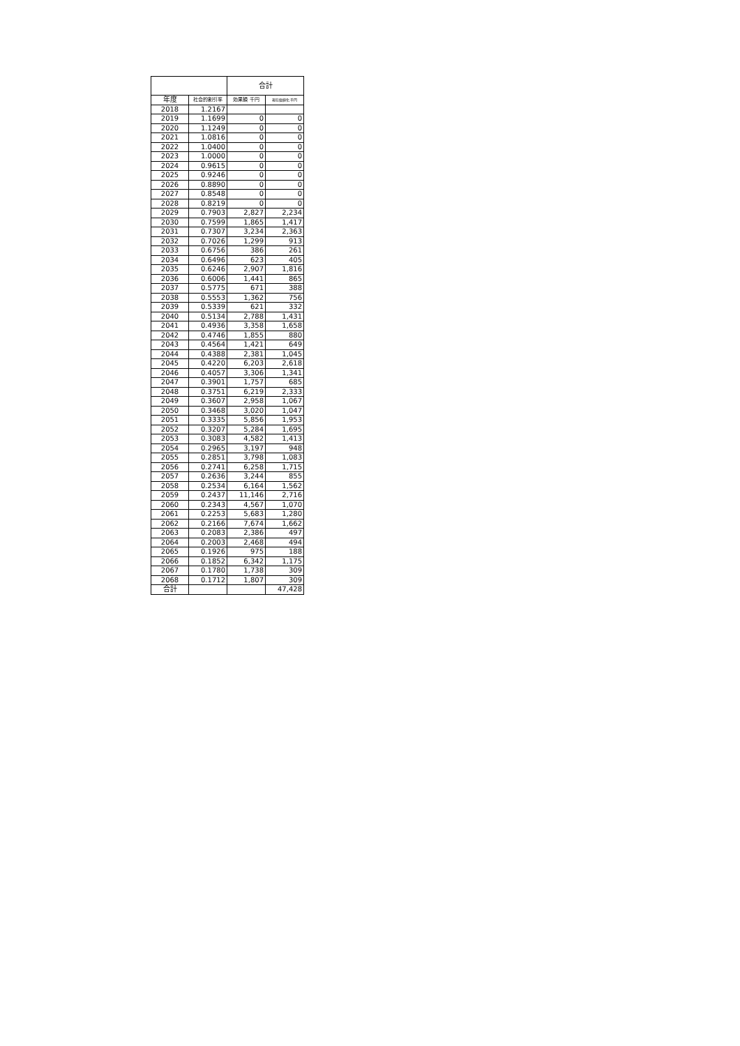| | | 合計 | |
| --- | --- | --- | --- |
| 年度 | 社会的割引率 | 効果額 千円 | 現在価値化 千円 |
| 2018 | 1.2167 | | |
| 2019 | 1.1699 | 0 | 0 |
| 2020 | 1.1249 | 0 | 0 |
| 2021 | 1.0816 | 0 | 0 |
| 2022 | 1.0400 | 0 | 0 |
| 2023 | 1.0000 | 0 | 0 |
| 2024 | 0.9615 | 0 | 0 |
| 2025 | 0.9246 | 0 | 0 |
| 2026 | 0.8890 | 0 | 0 |
| 2027 | 0.8548 | 0 | 0 |
| 2028 | 0.8219 | 0 | 0 |
| 2029 | 0.7903 | 2,827 | 2,234 |
| 2030 | 0.7599 | 1,865 | 1,417 |
| 2031 | 0.7307 | 3,234 | 2,363 |
| 2032 | 0.7026 | 1,299 | 913 |
| 2033 | 0.6756 | 386 | 261 |
| 2034 | 0.6496 | 623 | 405 |
| 2035 | 0.6246 | 2,907 | 1,816 |
| 2036 | 0.6006 | 1,441 | 865 |
| 2037 | 0.5775 | 671 | 388 |
| 2038 | 0.5553 | 1,362 | 756 |
| 2039 | 0.5339 | 621 | 332 |
| 2040 | 0.5134 | 2,788 | 1,431 |
| 2041 | 0.4936 | 3,358 | 1,658 |
| 2042 | 0.4746 | 1,855 | 880 |
| 2043 | 0.4564 | 1,421 | 649 |
| 2044 | 0.4388 | 2,381 | 1,045 |
| 2045 | 0.4220 | 6,203 | 2,618 |
| 2046 | 0.4057 | 3,306 | 1,341 |
| 2047 | 0.3901 | 1,757 | 685 |
| 2048 | 0.3751 | 6,219 | 2,333 |
| 2049 | 0.3607 | 2,958 | 1,067 |
| 2050 | 0.3468 | 3,020 | 1,047 |
| 2051 | 0.3335 | 5,856 | 1,953 |
| 2052 | 0.3207 | 5,284 | 1,695 |
| 2053 | 0.3083 | 4,582 | 1,413 |
| 2054 | 0.2965 | 3,197 | 948 |
| 2055 | 0.2851 | 3,798 | 1,083 |
| 2056 | 0.2741 | 6,258 | 1,715 |
| 2057 | 0.2636 | 3,244 | 855 |
| 2058 | 0.2534 | 6,164 | 1,562 |
| 2059 | 0.2437 | 11,146 | 2,716 |
| 2060 | 0.2343 | 4,567 | 1,070 |
| 2061 | 0.2253 | 5,683 | 1,280 |
| 2062 | 0.2166 | 7,674 | 1,662 |
| 2063 | 0.2083 | 2,386 | 497 |
| 2064 | 0.2003 | 2,468 | 494 |
| 2065 | 0.1926 | 975 | 188 |
| 2066 | 0.1852 | 6,342 | 1,175 |
| 2067 | 0.1780 | 1,738 | 309 |
| 2068 | 0.1712 | 1,807 | 309 |
| 合計 | | | 47,428 |